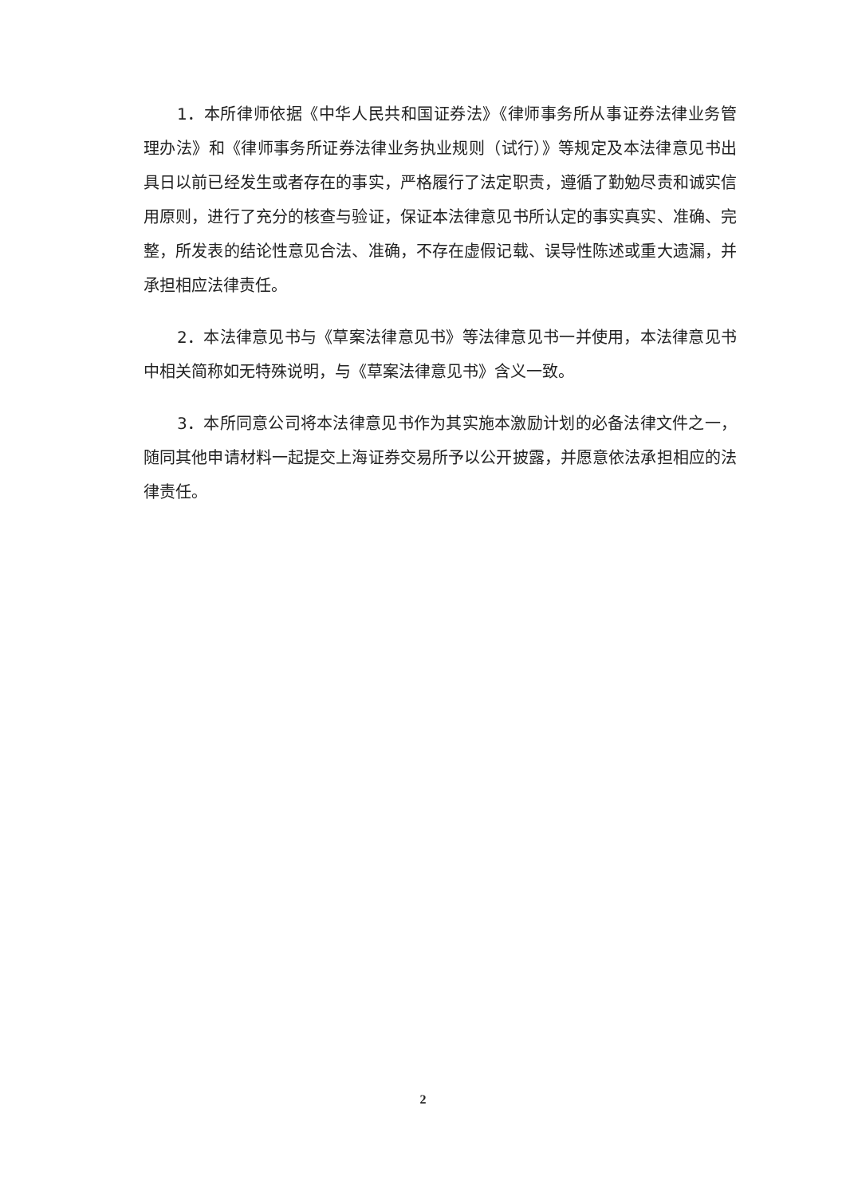1．本所律师依据《中华人民共和国证券法》《律师事务所从事证券法律业务管理办法》和《律师事务所证券法律业务执业规则（试行）》等规定及本法律意见书出具日以前已经发生或者存在的事实，严格履行了法定职责，遵循了勤勉尽责和诚实信用原则，进行了充分的核查与验证，保证本法律意见书所认定的事实真实、准确、完整，所发表的结论性意见合法、准确，不存在虚假记载、误导性陈述或重大遗漏，并承担相应法律责任。
2．本法律意见书与《草案法律意见书》等法律意见书一并使用，本法律意见书中相关简称如无特殊说明，与《草案法律意见书》含义一致。
3．本所同意公司将本法律意见书作为其实施本激励计划的必备法律文件之一，随同其他申请材料一起提交上海证券交易所予以公开披露，并愿意依法承担相应的法律责任。
2